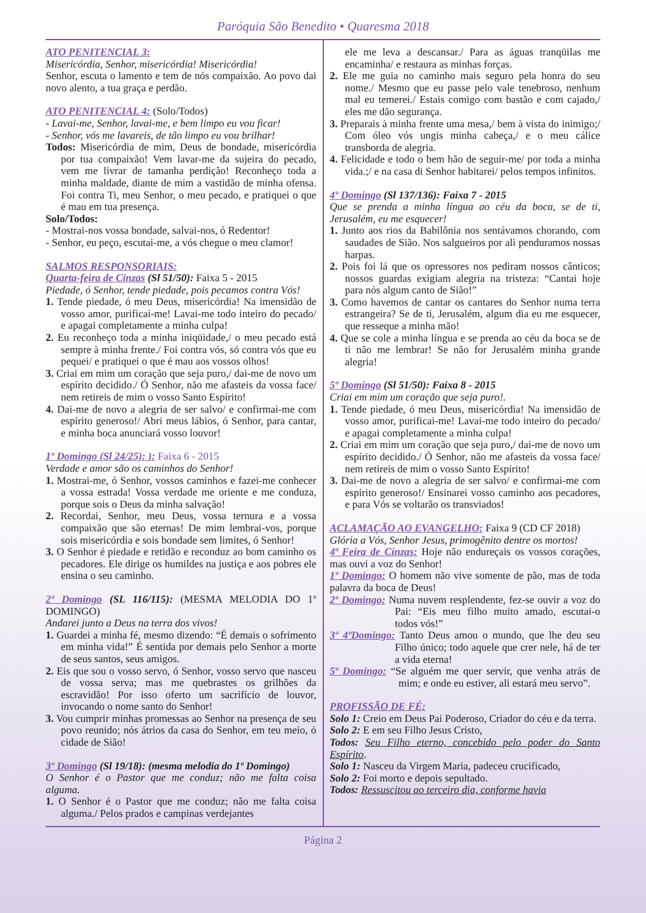Paróquia São Benedito • Quaresma 2018
ATO PENITENCIAL 3:
Misericórdia, Senhor, misericórdia! Misericórdia!
Senhor, escuta o lamento e tem de nós compaixão. Ao povo dai novo alento, a tua graça e perdão.
ATO PENITENCIAL 4: (Solo/Todos)
- Lavai-me, Senhor, lavai-me, e bem limpo eu vou ficar!
- Senhor, vós me lavareis, de tão limpo eu vou brilhar!
Todos: Misericórdia de mim, Deus de bondade, misericórdia por tua compaixão! Vem lavar-me da sujeira do pecado, vem me livrar de tamanha perdição! Reconheço toda a minha maldade, diante de mim a vastidão de minha ofensa. Foi contra Ti, meu Senhor, o meu pecado, e pratiquei o que é mau em tua presença.
Solo/Todos:
- Mostrai-nos vossa bondade, salvai-nos, ó Redentor!
- Senhor, eu peço, escutai-me, a vós chegue o meu clamor!
SALMOS RESPONSORIAIS:
Quarta-feira de Cinzas (Sl 51/50): Faixa 5 - 2015
Piedade, ó Senhor, tende piedade, pois pecamos contra Vós!
1. Tende piedade, ó meu Deus, misericórdia! Na imensidão de vosso amor, purificai-me! Lavai-me todo inteiro do pecado/ e apagai completamente a minha culpa!
2. Eu reconheço toda a minha iniqüidade,/ o meu pecado está sempre à minha frente./ Foi contra vós, só contra vós que eu pequei/ e pratiquei o que é mau aos vossos olhos!
3. Criai em mim um coração que seja puro,/ dai-me de novo um espírito decidido./ Ó Senhor, não me afasteis da vossa face/ nem retireis de mim o vosso Santo Espírito!
4. Dai-me de novo a alegria de ser salvo/ e confirmai-me com espírito generoso!/ Abri meus lábios, ó Senhor, para cantar, e minha boca anunciará vosso louvor!
1º Domingo (Sl 24/25): ): Faixa 6 - 2015
Verdade e amor são os caminhos do Senhor!
1. Mostrai-me, ó Senhor, vossos caminhos e fazei-me conhecer a vossa estrada! Vossa verdade me oriente e me conduza, porque sois o Deus da minha salvação!
2. Recordai, Senhor, meu Deus, vossa ternura e a vossa compaixão que são eternas! De mim lembrai-vos, porque sois misericórdia e sois bondade sem limites, ó Senhor!
3. O Senhor é piedade e retidão e reconduz ao bom caminho os pecadores. Ele dirige os humildes na justiça e aos pobres ele ensina o seu caminho.
2º Domingo (SL 116/115): (MESMA MELODIA DO 1º DOMINGO)
Andarei junto a Deus na terra dos vivos!
1. Guardei a minha fé, mesmo dizendo: “É demais o sofrimento em minha vida!” É sentida por demais pelo Senhor a morte de seus santos, seus amigos.
2. Eis que sou o vosso servo, ó Senhor, vosso servo que nasceu de vossa serva; mas me quebrastes os grilhões da escravidão! Por isso oferto um sacrifício de louvor, invocando o nome santo do Senhor!
3. Vou cumprir minhas promessas ao Senhor na presença de seu povo reunido; nós átrios da casa do Senhor, em teu meio, ó cidade de Sião!
3º Domingo (Sl 19/18): (mesma melodia do 1º Domingo)
O Senhor é o Pastor que me conduz; não me falta coisa alguma.
1. O Senhor é o Pastor que me conduz; não me falta coisa alguma./ Pelos prados e campinas verdejantes
ele me leva a descansar./ Para as águas tranqüilas me encaminha/ e restaura as minhas forças.
2. Ele me guia no caminho mais seguro pela honra do seu nome./ Mesmo que eu passe pelo vale tenebroso, nenhum mal eu temerei./ Estais comigo com bastão e com cajado,/ eles me dão segurança.
3. Preparais à minha frente uma mesa,/ bem à vista do inimigo;/ Com óleo vós ungis minha cabeça,/ e o meu cálice transborda de alegria.
4. Felicidade e todo o bem hão de seguir-me/ por toda a minha vida.;/ e na casa di Senhor habitarei/ pelos tempos infinitos.
4º Domingo (Sl 137/136): Faixa 7 - 2015
Que se prenda a minha língua ao céu da boca, se de ti, Jerusalém, eu me esquecer!
1. Junto aos rios da Babilônia nos sentávamos chorando, com saudades de Sião. Nos salgueiros por ali penduramos nossas harpas.
2. Pois foi lá que os opressores nos pediram nossos cânticos; nossos guardas exigiam alegria na tristeza: “Cantai hoje para nós algum canto de Sião!”
3. Como havemos de cantar os cantares do Senhor numa terra estrangeira? Se de ti, Jerusalém, algum dia eu me esquecer, que resseque a minha mão!
4. Que se cole a minha língua e se prenda ao céu da boca se de ti não me lembrar! Se não for Jerusalém minha grande alegria!
5º Domingo (Sl 51/50): Faixa 8 - 2015
Criai em mim um coração que seja puro!.
1. Tende piedade, ó meu Deus, misericórdia! Na imensidão de vosso amor, purificai-me! Lavai-me todo inteiro do pecado/ e apagai completamente a minha culpa!
2. Criai em mim um coração que seja puro,/ dai-me de novo um espírito decidido./ Ó Senhor, não me afasteis da vossa face/ nem retireis de mim o vosso Santo Espírito!
3. Dai-me de novo a alegria de ser salvo/ e confirmai-me com espírito generoso!/ Ensinarei vosso caminho aos pecadores, e para Vós se voltarão os transviados!
ACLAMAÇÃO AO EVANGELHO: Faixa 9 (CD CF 2018)
Glória a Vós, Senhor Jesus, primogênito dentre os mortos!
4ª Feira de Cinzas: Hoje não endureçais os vossos corações, mas ouvi a voz do Senhor!
1º Domingo: O homem não vive somente de pão, mas de toda palavra da boca de Deus!
2º Domingo: Numa nuvem resplendente, fez-se ouvir a voz do Pai: “Eis meu filho muito amado, escutai-o todos vós!”
3º 4ºDomingo: Tanto Deus amou o mundo, que lhe deu seu Filho único; todo aquele que crer nele, há de ter a vida eterna!
5º Domingo: “Se alguém me quer servir, que venha atrás de mim; e onde eu estiver, ali estará meu servo”.
PROFISSÃO DE FÉ:
Solo 1: Creio em Deus Pai Poderoso, Criador do céu e da terra.
Solo 2: E em seu Filho Jesus Cristo,
Todos: Seu Filho eterno, concebido pelo poder do Santo Espírito.
Solo 1: Nasceu da Virgem Maria, padeceu crucificado,
Solo 2: Foi morto e depois sepultado.
Todos: Ressuscitou ao terceiro dia, conforme havia
Página 2